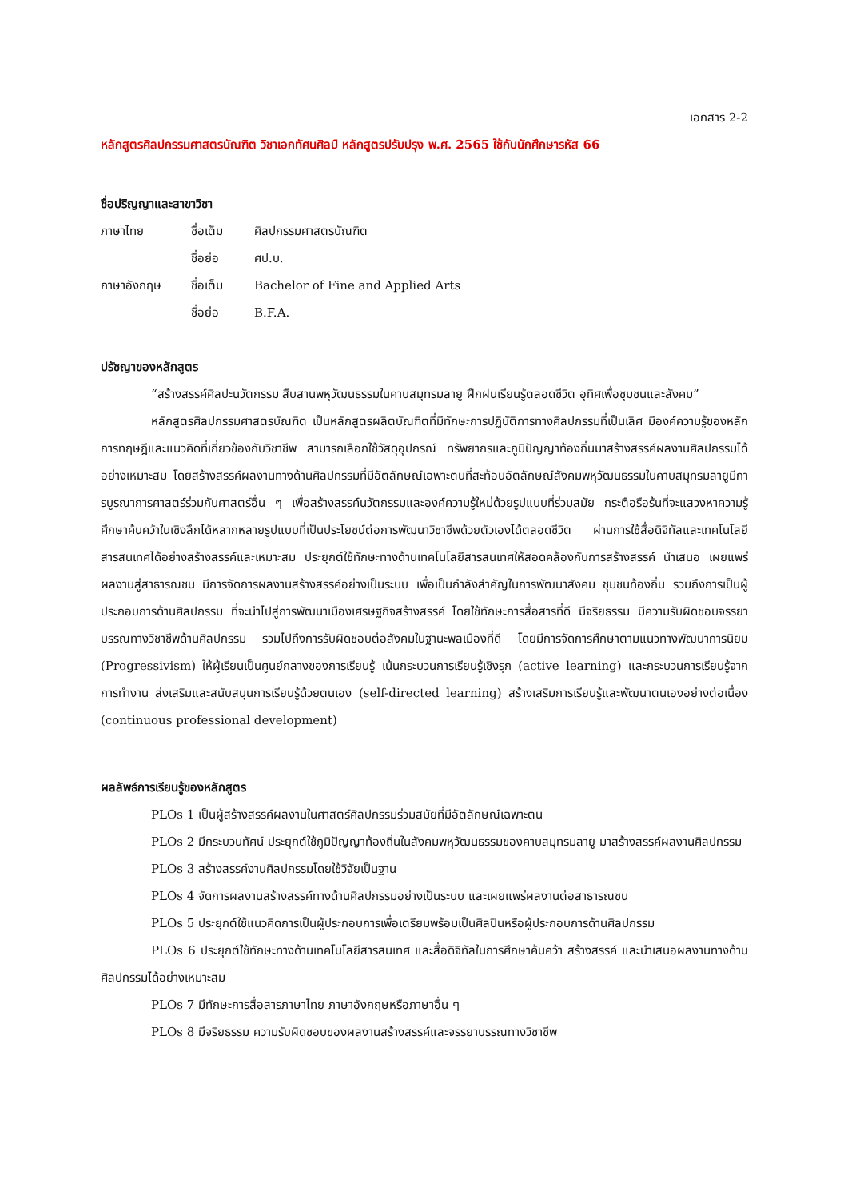เอกสาร 2-2
หลักสูตรศิลปกรรมศาสตรบัณฑิต วิชาเอกทัศนศิลป์ หลักสูตรปรับปรุง พ.ศ. 2565 ใช้กับนักศึกษารหัส 66
ชื่อปริญญาและสาขาวิชา
| ภาษาไทย | ชื่อเต็ม | ศิลปกรรมศาสตรบัณฑิต |
| | ชื่อย่อ | ศป.บ. |
| ภาษาอังกฤษ | ชื่อเต็ม | Bachelor of Fine and Applied Arts |
| | ชื่อย่อ | B.F.A. |
ปรัชญาของหลักสูตร
“สร้างสรรค์ศิลปะนวัตกรรม สืบสานพหุวัฒนธรรมในคาบสมุทรมลายู ฝึกฝนเรียนรู้ตลอดชีวิต อุทิศเพื่อชุมชนและสังคม”
หลักสูตรศิลปกรรมศาสตรบัณฑิต เป็นหลักสูตรผลิตบัณฑิตที่มีทักษะการปฏิบัติการทางศิลปกรรมที่เป็นเลิศ มีองค์ความรู้ของหลักการทฤษฎีและแนวคิดที่เกี่ยวข้องกับวิชาชีพ สามารถเลือกใช้วัสดุอุปกรณ์ ทรัพยากรและภูมิปัญญาท้องถิ่นมาสร้างสรรค์ผลงานศิลปกรรมได้อย่างเหมาะสม โดยสร้างสรรค์ผลงานทางด้านศิลปกรรมที่มีอัตลักษณ์เฉพาะตนที่สะท้อนอัตลักษณ์สังคมพหุวัฒนธรรมในคาบสมุทรมลายูมีการบูรณาการศาสตร์ร่วมกับศาสตร์อื่น ๆ เพื่อสร้างสรรค์นวัตกรรมและองค์ความรู้ใหม่ด้วยรูปแบบที่ร่วมสมัย กระตือรือร้นที่จะแสวงหาความรู้ ศึกษาค้นคว้าในเชิงลึกได้หลากหลายรูปแบบที่เป็นประโยชน์ต่อการพัฒนาวิชาชีพด้วยตัวเองได้ตลอดชีวิต ผ่านการใช้สื่อดิจิทัลและเทคโนโลยีสารสนเทศได้อย่างสร้างสรรค์และเหมาะสม ประยุกต์ใช้ทักษะทางด้านเทคโนโลยีสารสนเทศให้สอดคล้องกับการสร้างสรรค์ นำเสนอ เผยแพร่ ผลงานสู่สาธารณชน มีการจัดการผลงานสร้างสรรค์อย่างเป็นระบบ เพื่อเป็นกำลังสำคัญในการพัฒนาสังคม ชุมชนท้องถิ่น รวมถึงการเป็นผู้ประกอบการด้านศิลปกรรม ที่จะนำไปสู่การพัฒนาเมืองเศรษฐกิจสร้างสรรค์ โดยใช้ทักษะการสื่อสารที่ดี มีจริยธรรม มีความรับผิดชอบจรรยาบรรณทางวิชาชีพด้านศิลปกรรม รวมไปถึงการรับผิดชอบต่อสังคมในฐานะพลเมืองที่ดี โดยมีการจัดการศึกษาตามแนวทางพัฒนาการนิยม (Progressivism) ให้ผู้เรียนเป็นศูนย์กลางของการเรียนรู้ เน้นกระบวนการเรียนรู้เชิงรุก (active learning) และกระบวนการเรียนรู้จากการทำงาน ส่งเสริมและสนับสนุนการเรียนรู้ด้วยตนเอง (self-directed learning) สร้างเสริมการเรียนรู้และพัฒนาตนเองอย่างต่อเนื่อง (continuous professional development)
ผลลัพธ์การเรียนรู้ของหลักสูตร
PLOs 1 เป็นผู้สร้างสรรค์ผลงานในศาสตร์ศิลปกรรมร่วมสมัยที่มีอัตลักษณ์เฉพาะตน
PLOs 2 มีกระบวนทัศน์ ประยุกต์ใช้ภูมิปัญญาท้องถิ่นในสังคมพหุวัฒนธรรมของคาบสมุทรมลายู มาสร้างสรรค์ผลงานศิลปกรรม
PLOs 3 สร้างสรรค์งานศิลปกรรมโดยใช้วิจัยเป็นฐาน
PLOs 4 จัดการผลงานสร้างสรรค์ทางด้านศิลปกรรมอย่างเป็นระบบ และเผยแพร่ผลงานต่อสาธารณชน
PLOs 5 ประยุกต์ใช้แนวคิดการเป็นผู้ประกอบการเพื่อเตรียมพร้อมเป็นศิลปินหรือผู้ประกอบการด้านศิลปกรรม
PLOs 6 ประยุกต์ใช้ทักษะทางด้านเทคโนโลยีสารสนเทศ และสื่อดิจิทัลในการศึกษาค้นคว้า สร้างสรรค์ และนำเสนอผลงานทางด้านศิลปกรรมได้อย่างเหมาะสม
PLOs 7 มีทักษะการสื่อสารภาษาไทย ภาษาอังกฤษหรือภาษาอื่น ๆ
PLOs 8 มีจริยธรรม ความรับผิดชอบของผลงานสร้างสรรค์และจรรยาบรรณทางวิชาชีพ